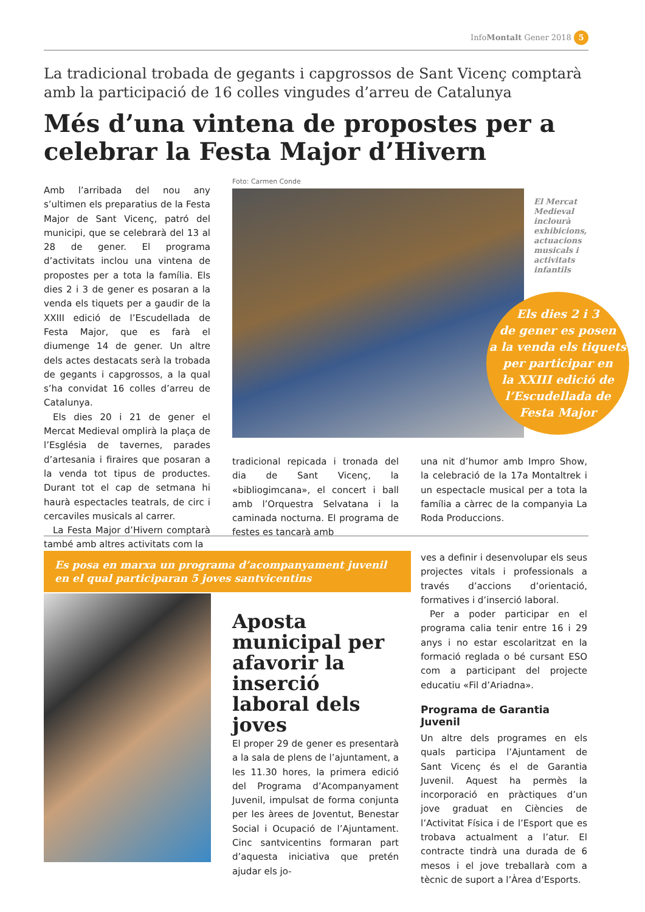InfoMontalt Gener 2018 5
La tradicional trobada de gegants i capgrossos de Sant Vicenç comptarà amb la participació de 16 colles vingudes d’arreu de Catalunya
Més d’una vintena de propostes per a celebrar la Festa Major d’Hivern
Amb l’arribada del nou any s’ultimen els preparatius de la Festa Major de Sant Vicenç, patró del municipi, que se celebrarà del 13 al 28 de gener. El programa d’activitats inclou una vintena de propostes per a tota la família. Els dies 2 i 3 de gener es posaran a la venda els tiquets per a gaudir de la XXIII edició de l’Escudellada de Festa Major, que es farà el diumenge 14 de gener. Un altre dels actes destacats serà la trobada de gegants i capgrossos, a la qual s’ha convidat 16 colles d’arreu de Catalunya.
Els dies 20 i 21 de gener el Mercat Medieval omplirà la plaça de l’Església de tavernes, parades d’artesania i firaires que posaran a la venda tot tipus de productes. Durant tot el cap de setmana hi haurà espectacles teatrals, de circ i cercaviles musicals al carrer.
La Festa Major d’Hivern comptarà també amb altres activitats com la
Foto: Carmen Conde
El Mercat Medieval inclourà exhibicions, actuacions musicals i activitats infantils
Els dies 2 i 3
de gener es posen
a la venda els tiquets
per participar en
la XXIII edició de
l’Escudellada de
Festa Major
tradicional repicada i tronada del dia de Sant Vicenç, la «bibliogimcana», el concert i ball amb l’Orquestra Selvatana i la caminada nocturna. El programa de festes es tancarà amb
una nit d’humor amb Impro Show, la celebració de la 17a Montaltrek i un espectacle musical per a tota la família a càrrec de la companyia La Roda Produccions.
Es posa en marxa un programa d’acompanyament juvenil en el qual participaran 5 joves santvicentins
Aposta municipal per afavorir la inserció laboral dels joves
El proper 29 de gener es presentarà a la sala de plens de l’ajuntament, a les 11.30 hores, la primera edició del Programa d’Acompanyament Juvenil, impulsat de forma conjunta per les àrees de Joventut, Benestar Social i Ocupació de l’Ajuntament. Cinc santvicentins formaran part d’aquesta iniciativa que pretén ajudar els jo-
ves a definir i desenvolupar els seus projectes vitals i professionals a través d’accions d’orientació, formatives i d’inserció laboral.
Per a poder participar en el programa calia tenir entre 16 i 29 anys i no estar escolaritzat en la formació reglada o bé cursant ESO com a participant del projecte educatiu «Fil d’Ariadna».
Programa de Garantia Juvenil
Un altre dels programes en els quals participa l’Ajuntament de Sant Vicenç és el de Garantia Juvenil. Aquest ha permès la incorporació en pràctiques d’un jove graduat en Ciències de l’Activitat Física i de l’Esport que es trobava actualment a l’atur. El contracte tindrà una durada de 6 mesos i el jove treballarà com a tècnic de suport a l’Àrea d’Esports.